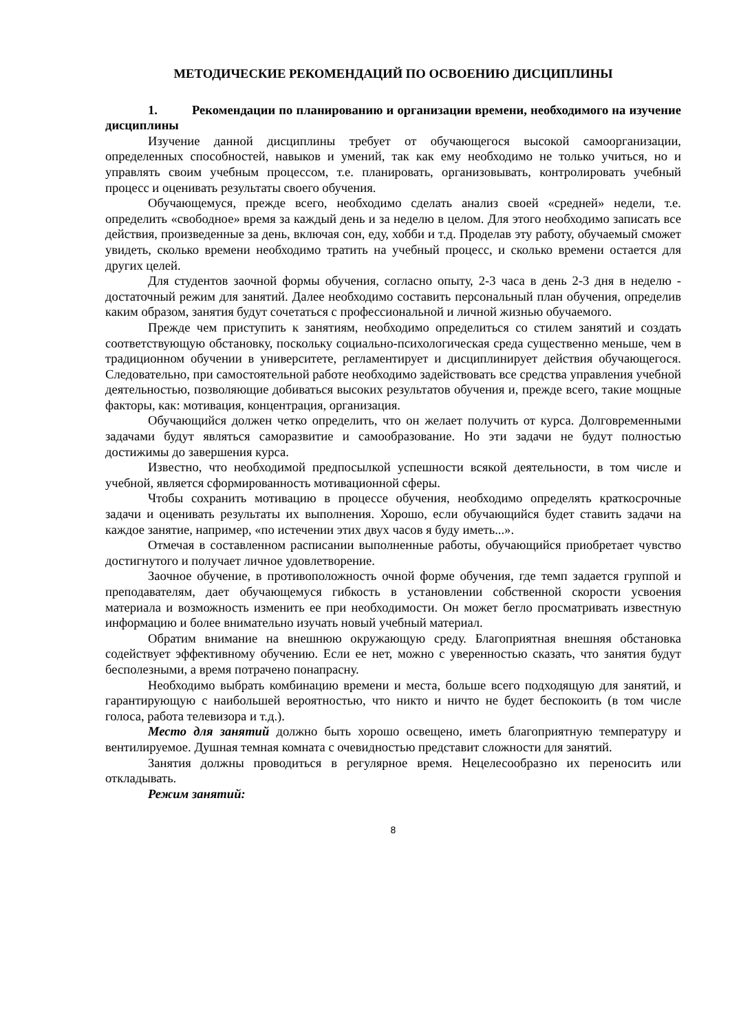МЕТОДИЧЕСКИЕ РЕКОМЕНДАЦИЙ ПО ОСВОЕНИЮ ДИСЦИПЛИНЫ
1. Рекомендации по планированию и организации времени, необходимого на изучение дисциплины
Изучение данной дисциплины требует от обучающегося высокой самоорганизации, определенных способностей, навыков и умений, так как ему необходимо не только учиться, но и управлять своим учебным процессом, т.е. планировать, организовывать, контролировать учебный процесс и оценивать результаты своего обучения.
Обучающемуся, прежде всего, необходимо сделать анализ своей «средней» недели, т.е. определить «свободное» время за каждый день и за неделю в целом. Для этого необходимо записать все действия, произведенные за день, включая сон, еду, хобби и т.д. Проделав эту работу, обучаемый сможет увидеть, сколько времени необходимо тратить на учебный процесс, и сколько времени остается для других целей.
Для студентов заочной формы обучения, согласно опыту, 2-3 часа в день 2-3 дня в неделю - достаточный режим для занятий. Далее необходимо составить персональный план обучения, определив каким образом, занятия будут сочетаться с профессиональной и личной жизнью обучаемого.
Прежде чем приступить к занятиям, необходимо определиться со стилем занятий и создать соответствующую обстановку, поскольку социально-психологическая среда существенно меньше, чем в традиционном обучении в университете, регламентирует и дисциплинирует действия обучающегося. Следовательно, при самостоятельной работе необходимо задействовать все средства управления учебной деятельностью, позволяющие добиваться высоких результатов обучения и, прежде всего, такие мощные факторы, как: мотивация, концентрация, организация.
Обучающийся должен четко определить, что он желает получить от курса. Долговременными задачами будут являться саморазвитие и самообразование. Но эти задачи не будут полностью достижимы до завершения курса.
Известно, что необходимой предпосылкой успешности всякой деятельности, в том числе и учебной, является сформированность мотивационной сферы.
Чтобы сохранить мотивацию в процессе обучения, необходимо определять краткосрочные задачи и оценивать результаты их выполнения. Хорошо, если обучающийся будет ставить задачи на каждое занятие, например, «по истечении этих двух часов я буду иметь...».
Отмечая в составленном расписании выполненные работы, обучающийся приобретает чувство достигнутого и получает личное удовлетворение.
Заочное обучение, в противоположность очной форме обучения, где темп задается группой и преподавателям, дает обучающемуся гибкость в установлении собственной скорости усвоения материала и возможность изменить ее при необходимости. Он может бегло просматривать известную информацию и более внимательно изучать новый учебный материал.
Обратим внимание на внешнюю окружающую среду. Благоприятная внешняя обстановка содействует эффективному обучению. Если ее нет, можно с уверенностью сказать, что занятия будут бесполезными, а время потрачено понапрасну.
Необходимо выбрать комбинацию времени и места, больше всего подходящую для занятий, и гарантирующую с наибольшей вероятностью, что никто и ничто не будет беспокоить (в том числе голоса, работа телевизора и т.д.).
Место для занятий должно быть хорошо освещено, иметь благоприятную температуру и вентилируемое. Душная темная комната с очевидностью представит сложности для занятий.
Занятия должны проводиться в регулярное время. Нецелесообразно их переносить или откладывать.
Режим занятий:
8